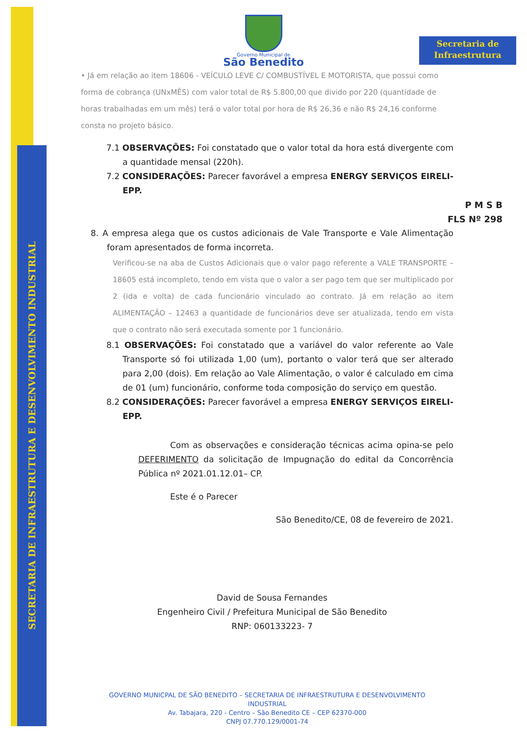SECRETARIA DE INFRAESTRUTURA E DESENVOLVIMENTO INDUSTRIAL
Secretaria de
Infraestrutura
Governo Municipal de
São Benedito
• Já em relação ao item 18606 - VEÍCULO LEVE C/ COMBUSTÍVEL E MOTORISTA, que possui como forma de cobrança (UNxMÊS) com valor total de R$ 5.800,00 que divido por 220 (quantidade de horas trabalhadas em um mês) terá o valor total por hora de R$ 26,36 e não R$ 24,16 conforme consta no projeto básico.
7.1 OBSERVAÇÕES: Foi constatado que o valor total da hora está divergente com a quantidade mensal (220h).
7.2 CONSIDERAÇÕES: Parecer favorável a empresa ENERGY SERVIÇOS EIRELI-EPP.
P M S B
FLS Nº 298
8. A empresa alega que os custos adicionais de Vale Transporte e Vale Alimentação foram apresentados de forma incorreta.
Verificou-se na aba de Custos Adicionais que o valor pago referente a VALE TRANSPORTE – 18605 está incompleto, tendo em vista que o valor a ser pago tem que ser multiplicado por 2 (ida e volta) de cada funcionário vinculado ao contrato. Já em relação ao item ALIMENTAÇÃO – 12463 a quantidade de funcionários deve ser atualizada, tendo em vista que o contrato não será executada somente por 1 funcionário.
8.1 OBSERVAÇÕES: Foi constatado que a variável do valor referente ao Vale Transporte só foi utilizada 1,00 (um), portanto o valor terá que ser alterado para 2,00 (dois). Em relação ao Vale Alimentação, o valor é calculado em cima de 01 (um) funcionário, conforme toda composição do serviço em questão.
8.2 CONSIDERAÇÕES: Parecer favorável a empresa ENERGY SERVIÇOS EIRELI-EPP.
Com as observações e consideração técnicas acima opina-se pelo DEFERIMENTO da solicitação de Impugnação do edital da Concorrência Pública nº 2021.01.12.01– CP.
Este é o Parecer
São Benedito/CE, 08 de fevereiro de 2021.
David de Sousa Fernandes
Engenheiro Civil / Prefeitura Municipal de São Benedito
RNP: 060133223- 7
GOVERNO MUNICPAL DE SÃO BENEDITO – SECRETARIA DE INFRAESTRUTURA E DESENVOLVIMENTO INDUSTRIAL
Av. Tabajara, 220 - Centro – São Benedito CE – CEP 62370-000
CNPJ 07.770.129/0001-74